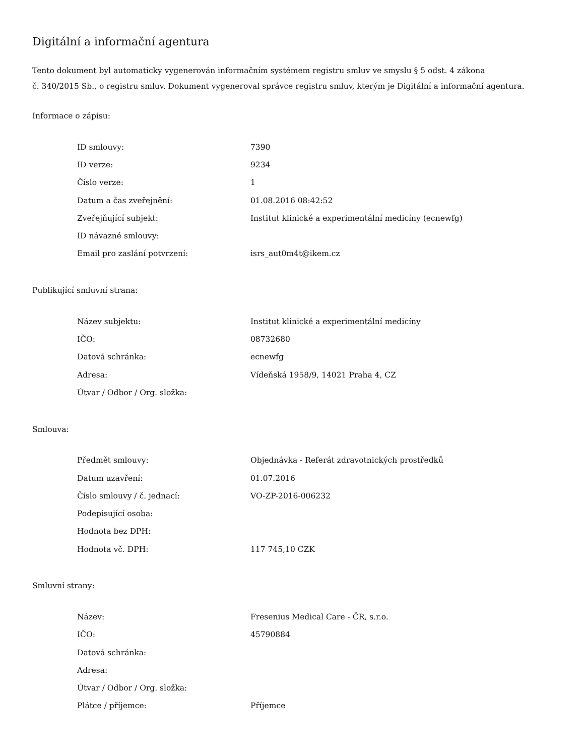Digitální a informační agentura
Tento dokument byl automaticky vygenerován informačním systémem registru smluv ve smyslu § 5 odst. 4 zákona
č. 340/2015 Sb., o registru smluv. Dokument vygeneroval správce registru smluv, kterým je Digitální a informační agentura.
Informace o zápisu:
| ID smlouvy: | 7390 |
| ID verze: | 9234 |
| Číslo verze: | 1 |
| Datum a čas zveřejnění: | 01.08.2016 08:42:52 |
| Zveřejňující subjekt: | Institut klinické a experimentální medicíny (ecnewfg) |
| ID návazné smlouvy: | |
| Email pro zaslání potvrzení: | isrs_aut0m4t@ikem.cz |
Publikující smluvní strana:
| Název subjektu: | Institut klinické a experimentální medicíny |
| IČO: | 08732680 |
| Datová schránka: | ecnewfg |
| Adresa: | Vídeňská 1958/9, 14021 Praha 4, CZ |
| Útvar / Odbor / Org. složka: | |
Smlouva:
| Předmět smlouvy: | Objednávka - Referát zdravotnických prostředků |
| Datum uzavření: | 01.07.2016 |
| Číslo smlouvy / č. jednací: | VO-ZP-2016-006232 |
| Podepisující osoba: | |
| Hodnota bez DPH: | |
| Hodnota vč. DPH: | 117 745,10 CZK |
Smluvní strany:
| Název: | Fresenius Medical Care - ČR, s.r.o. |
| IČO: | 45790884 |
| Datová schránka: | |
| Adresa: | |
| Útvar / Odbor / Org. složka: | |
| Plátce / příjemce: | Příjemce |